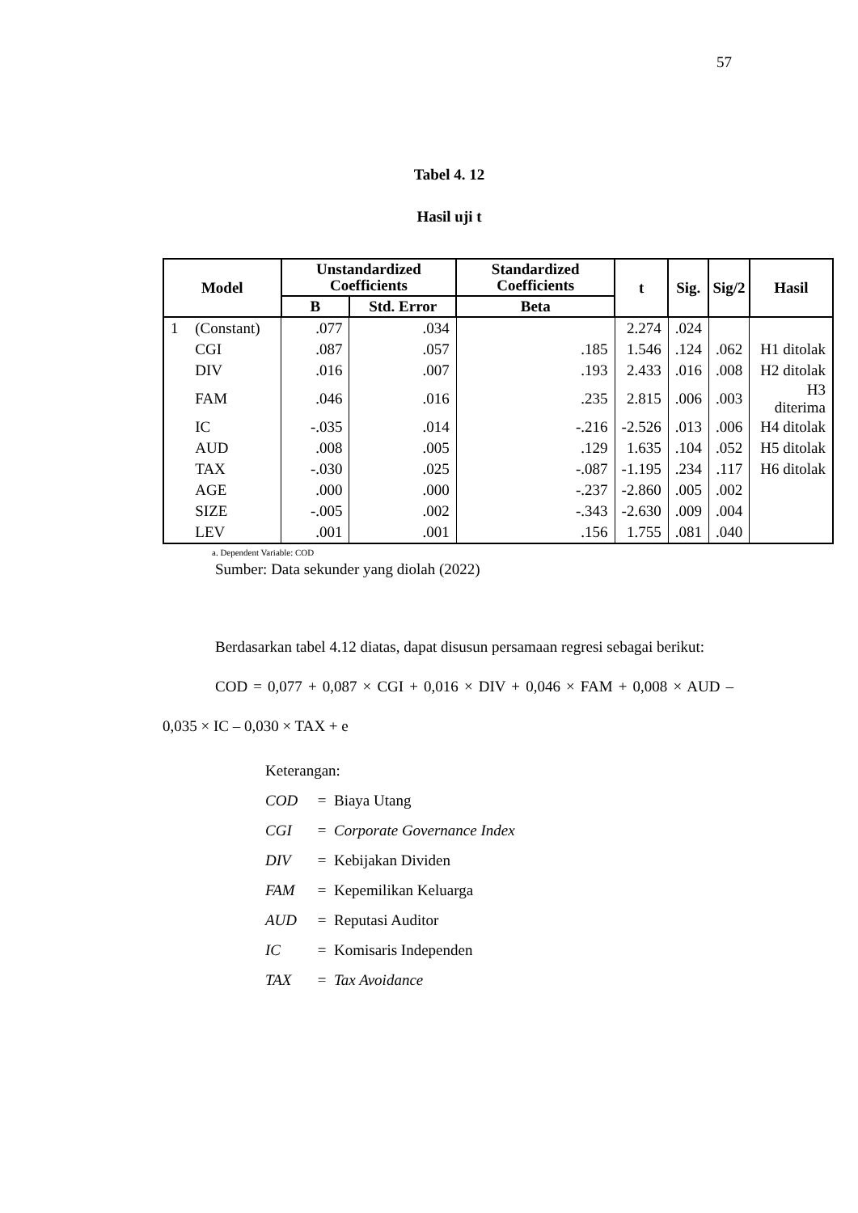57
Tabel 4. 12
Hasil uji t
| Model | | Unstandardized Coefficients | | Standardized Coefficients | t | Sig. | Sig/2 | Hasil |
| --- | --- | --- | --- | --- | --- | --- | --- | --- |
| | | B | Std. Error | Beta | | | | |
| 1 | (Constant) | .077 | .034 | | 2.274 | .024 | | |
| | CGI | .087 | .057 | .185 | 1.546 | .124 | .062 | H1 ditolak |
| | DIV | .016 | .007 | .193 | 2.433 | .016 | .008 | H2 ditolak |
| | FAM | .046 | .016 | .235 | 2.815 | .006 | .003 | H3 diterima |
| | IC | -.035 | .014 | -.216 | -2.526 | .013 | .006 | H4 ditolak |
| | AUD | .008 | .005 | .129 | 1.635 | .104 | .052 | H5 ditolak |
| | TAX | -.030 | .025 | -.087 | -1.195 | .234 | .117 | H6 ditolak |
| | AGE | .000 | .000 | -.237 | -2.860 | .005 | .002 | |
| | SIZE | -.005 | .002 | -.343 | -2.630 | .009 | .004 | |
| | LEV | .001 | .001 | .156 | 1.755 | .081 | .040 | |
a. Dependent Variable: COD
Sumber: Data sekunder yang diolah (2022)
Berdasarkan tabel 4.12 diatas, dapat disusun persamaan regresi sebagai berikut:
COD = 0,077 + 0,087 × CGI + 0,016 × DIV + 0,046 × FAM + 0,008 × AUD – 0,035 × IC – 0,030 × TAX + e
Keterangan:
COD = Biaya Utang
CGI = Corporate Governance Index
DIV = Kebijakan Dividen
FAM = Kepemilikan Keluarga
AUD = Reputasi Auditor
IC = Komisaris Independen
TAX = Tax Avoidance